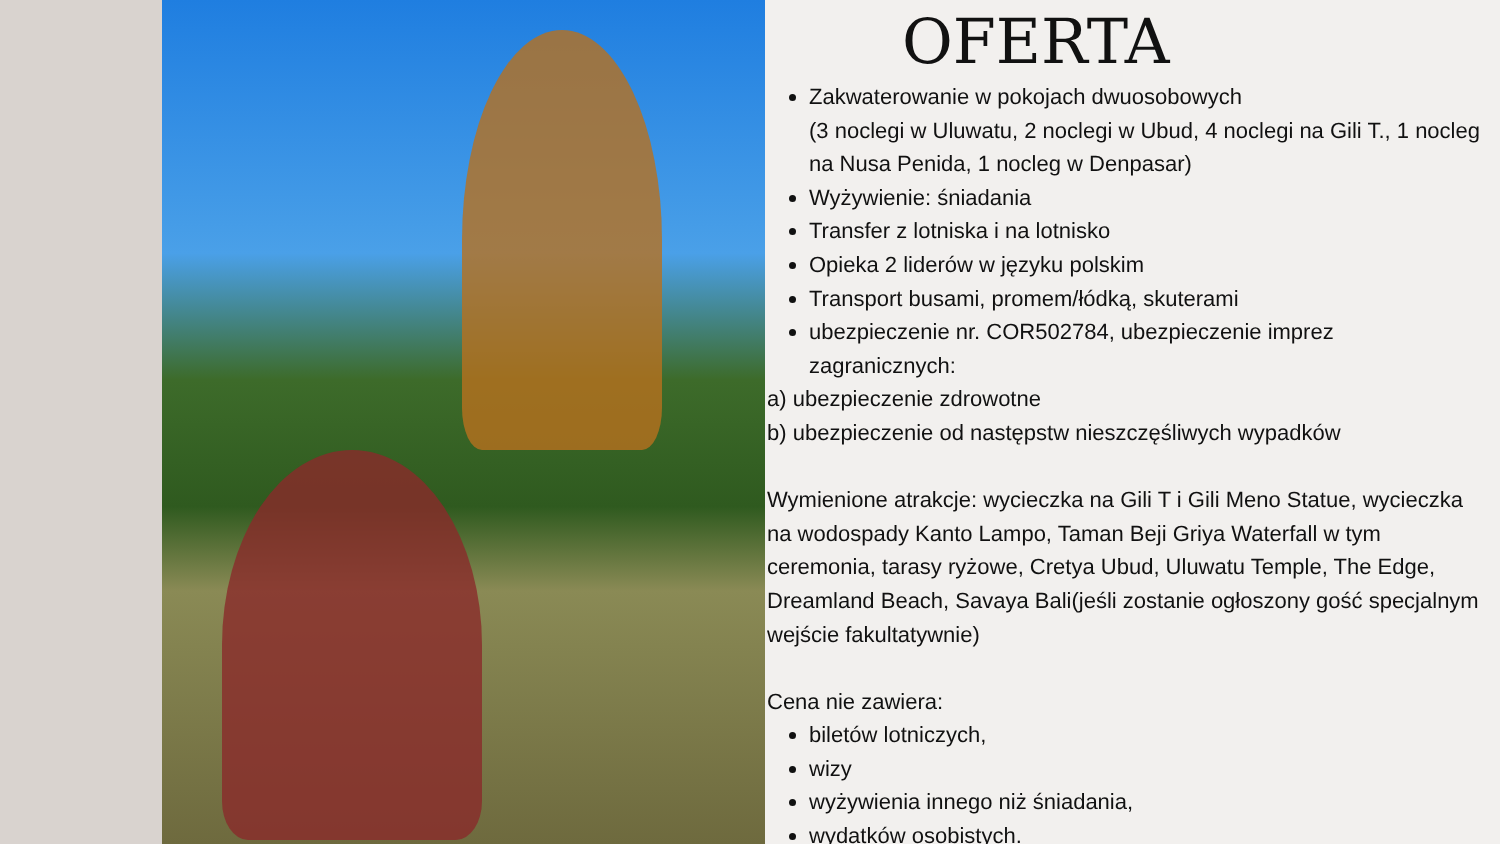OFERTA
Zakwaterowanie w pokojach dwuosobowych
(3 noclegi w Uluwatu, 2 noclegi w Ubud, 4 noclegi na Gili T., 1 nocleg na Nusa Penida, 1 nocleg w Denpasar)
Wyżywienie: śniadania
Transfer z lotniska i na lotnisko
Opieka 2 liderów w języku polskim
Transport busami, promem/łódką, skuterami
ubezpieczenie nr. COR502784, ubezpieczenie imprez zagranicznych:
a) ubezpieczenie zdrowotne
b) ubezpieczenie od następstw nieszczęśliwych wypadków
Wymienione atrakcje: wycieczka na Gili T i Gili Meno Statue, wycieczka na wodospady Kanto Lampo, Taman Beji Griya Waterfall w tym ceremonia, tarasy ryżowe, Cretya Ubud, Uluwatu Temple, The Edge, Dreamland Beach, Savaya Bali(jeśli zostanie ogłoszony gość specjalnym wejście fakultatywnie)
Cena nie zawiera:
biletów lotniczych,
wizy
wyżywienia innego niż śniadania,
wydatków osobistych.